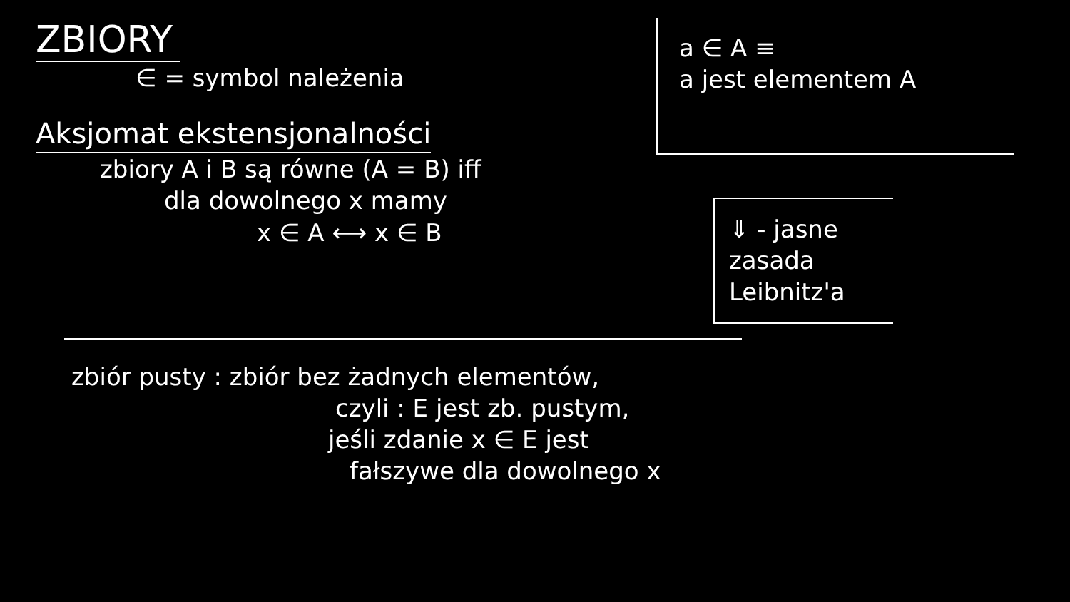ZBIORY
∈ = symbol należenia
Aksjomat ekstensjonalności
zbiory A i B są równe (A = B) iff
dla dowolnego x mamy
x ∈ A ⟷ x ∈ B
a ∈ A ≡
a jest elementem A
⇓ - jasne
zasada
Leibnitz'a
zbiór pusty : zbiór bez żadnych elementów,
czyli : E jest zb. pustym,
jeśli zdanie x ∈ E jest
fałszywe dla dowolnego x